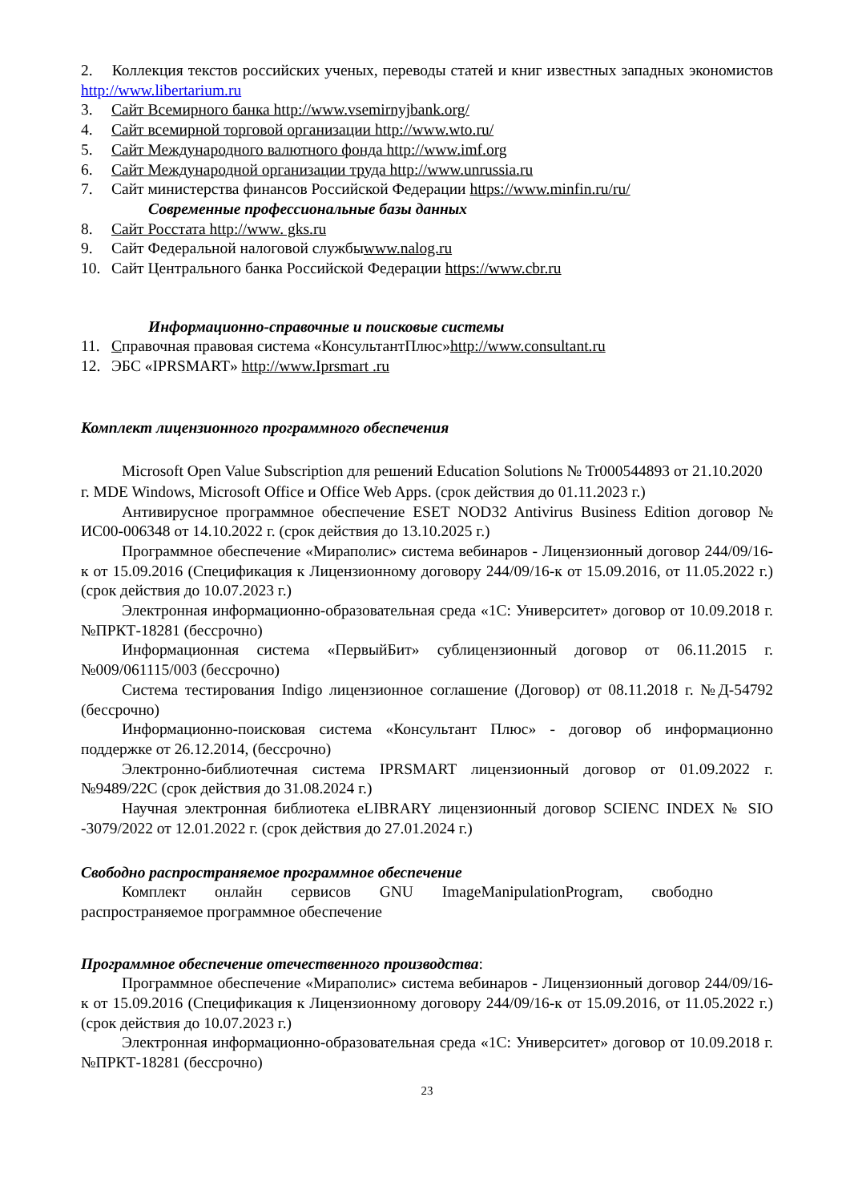2. Коллекция текстов российских ученых, переводы статей и книг известных западных экономистов http://www.libertarium.ru
3. Сайт Всемирного банка http://www.vsemirnyjbank.org/
4. Сайт всемирной торговой организации http://www.wto.ru/
5. Сайт Международного валютного фонда http://www.imf.org
6. Сайт Международной организации труда http://www.unrussia.ru
7. Сайт министерства финансов Российской Федерации https://www.minfin.ru/ru/
Современные профессиональные базы данных
8. Сайт Росстата http://www. gks.ru
9. Сайт Федеральной налоговой службыwww.nalog.ru
10. Сайт Центрального банка Российской Федерации https://www.cbr.ru
Информационно-справочные и поисковые системы
11. Справочная правовая система «КонсультантПлюс»http://www.consultant.ru
12. ЭБС «IPRSMART» http://www.Iprsmart .ru
Комплект лицензионного программного обеспечения
Microsoft Open Value Subscription для решений Education Solutions № Tr000544893 от 21.10.2020 г. MDE Windows, Microsoft Office и Office Web Apps. (срок действия до 01.11.2023 г.)
Антивирусное программное обеспечение ESET NOD32 Antivirus Business Edition договор № ИС00-006348 от 14.10.2022 г. (срок действия до 13.10.2025 г.)
Программное обеспечение «Мираполис» система вебинаров - Лицензионный договор 244/09/16-к от 15.09.2016 (Спецификация к Лицензионному договору 244/09/16-к от 15.09.2016, от 11.05.2022 г.) (срок действия до 10.07.2023 г.)
Электронная информационно-образовательная среда «1С: Университет» договор от 10.09.2018 г. №ПРКТ-18281 (бессрочно)
Информационная система «ПервыйБит» сублицензионный договор от 06.11.2015 г. №009/061115/003 (бессрочно)
Система тестирования Indigo лицензионное соглашение (Договор) от 08.11.2018 г. №Д-54792 (бессрочно)
Информационно-поисковая система «Консультант Плюс» - договор об информационно поддержке от 26.12.2014, (бессрочно)
Электронно-библиотечная система IPRSMART лицензионный договор от 01.09.2022 г. №9489/22С (срок действия до 31.08.2024 г.)
Научная электронная библиотека eLIBRARY лицензионный договор SCIENC INDEX № SIO -3079/2022 от 12.01.2022 г. (срок действия до 27.01.2024 г.)
Свободно распространяемое программное обеспечение
Комплект онлайн сервисов GNU ImageManipulationProgram, свободно распространяемое программное обеспечение
Программное обеспечение отечественного производства:
Программное обеспечение «Мираполис» система вебинаров - Лицензионный договор 244/09/16-к от 15.09.2016 (Спецификация к Лицензионному договору 244/09/16-к от 15.09.2016, от 11.05.2022 г.) (срок действия до 10.07.2023 г.)
Электронная информационно-образовательная среда «1С: Университет» договор от 10.09.2018 г. №ПРКТ-18281 (бессрочно)
23